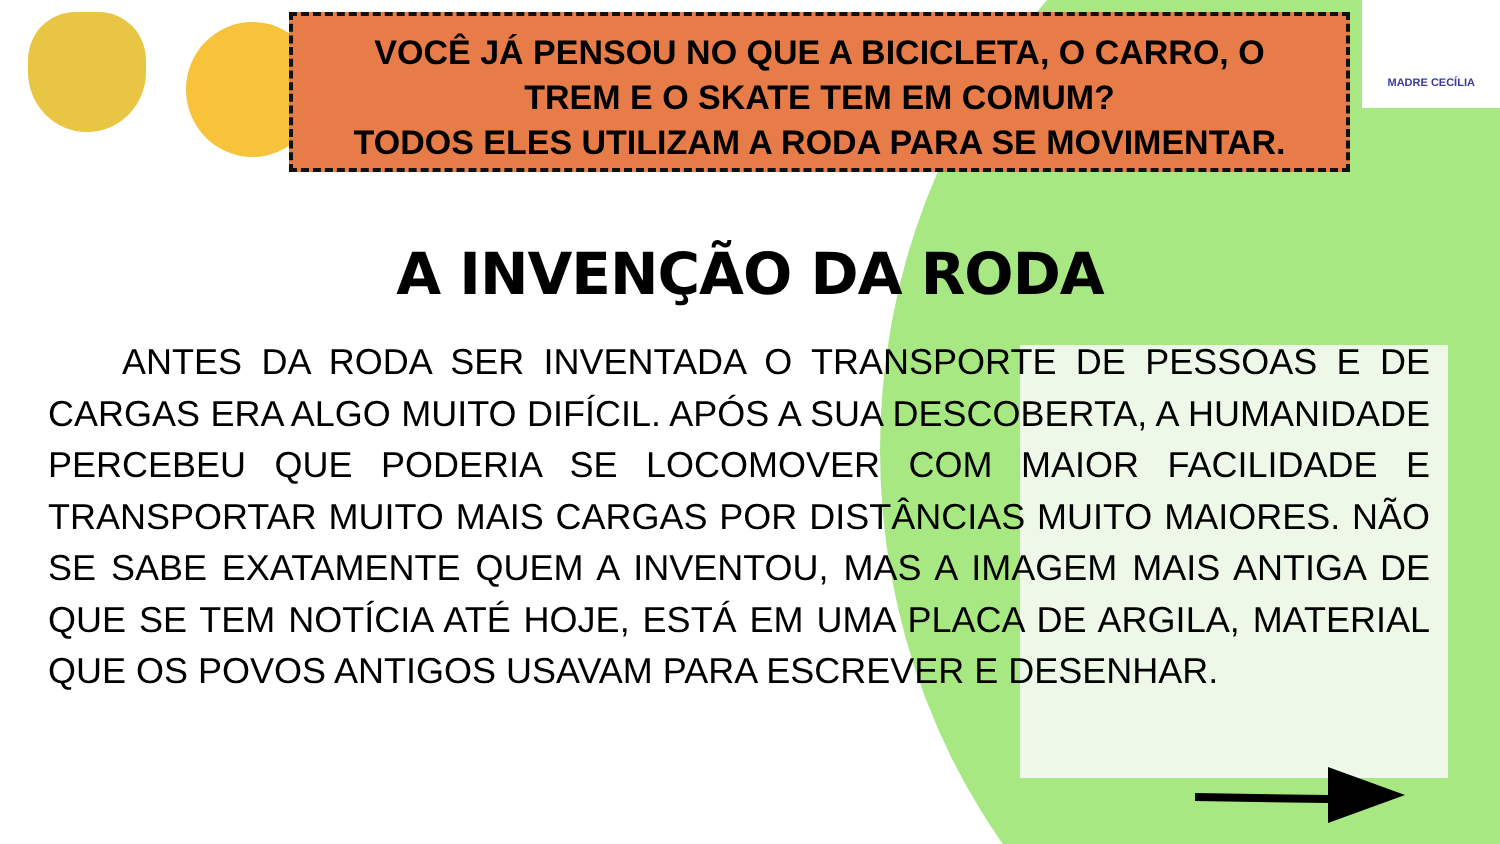VOCÊ JÁ PENSOU NO QUE A BICICLETA, O CARRO, O
TREM E O SKATE TEM EM COMUM?
TODOS ELES UTILIZAM A RODA PARA SE MOVIMENTAR.
MADRE CECÍLIA
A INVENÇÃO DA RODA
ANTES DA RODA SER INVENTADA O TRANSPORTE DE PESSOAS E DE CARGAS ERA ALGO MUITO DIFÍCIL. APÓS A SUA DESCOBERTA, A HUMANIDADE PERCEBEU QUE PODERIA SE LOCOMOVER COM MAIOR FACILIDADE E TRANSPORTAR MUITO MAIS CARGAS POR DISTÂNCIAS MUITO MAIORES. NÃO SE SABE EXATAMENTE QUEM A INVENTOU, MAS A IMAGEM MAIS ANTIGA DE QUE SE TEM NOTÍCIA ATÉ HOJE, ESTÁ EM UMA PLACA DE ARGILA, MATERIAL QUE OS POVOS ANTIGOS USAVAM PARA ESCREVER E DESENHAR.